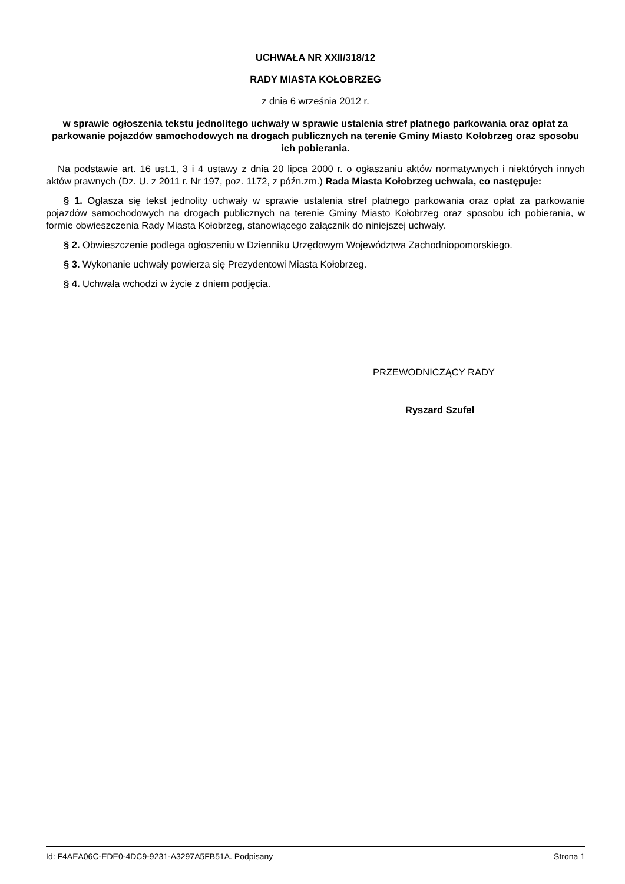UCHWAŁA NR XXII/318/12
RADY MIASTA KOŁOBRZEG
z dnia 6 września 2012 r.
w sprawie ogłoszenia tekstu jednolitego uchwały w sprawie ustalenia stref płatnego parkowania oraz opłat za parkowanie pojazdów samochodowych na drogach publicznych na terenie Gminy Miasto Kołobrzeg oraz sposobu ich pobierania.
Na podstawie art. 16 ust.1, 3 i 4 ustawy z dnia 20 lipca 2000 r. o ogłaszaniu aktów normatywnych i niektórych innych aktów prawnych (Dz. U. z 2011 r. Nr 197, poz. 1172, z późn.zm.) Rada Miasta Kołobrzeg uchwala, co następuje:
§ 1. Ogłasza się tekst jednolity uchwały w sprawie ustalenia stref płatnego parkowania oraz opłat za parkowanie pojazdów samochodowych na drogach publicznych na terenie Gminy Miasto Kołobrzeg oraz sposobu ich pobierania, w formie obwieszczenia Rady Miasta Kołobrzeg, stanowiącego załącznik do niniejszej uchwały.
§ 2. Obwieszczenie podlega ogłoszeniu w Dzienniku Urzędowym Województwa Zachodniopomorskiego.
§ 3. Wykonanie uchwały powierza się Prezydentowi Miasta Kołobrzeg.
§ 4. Uchwała wchodzi w życie z dniem podjęcia.
PRZEWODNICZĄCY RADY
Ryszard Szufel
Id: F4AEA06C-EDE0-4DC9-9231-A3297A5FB51A. Podpisany Strona 1